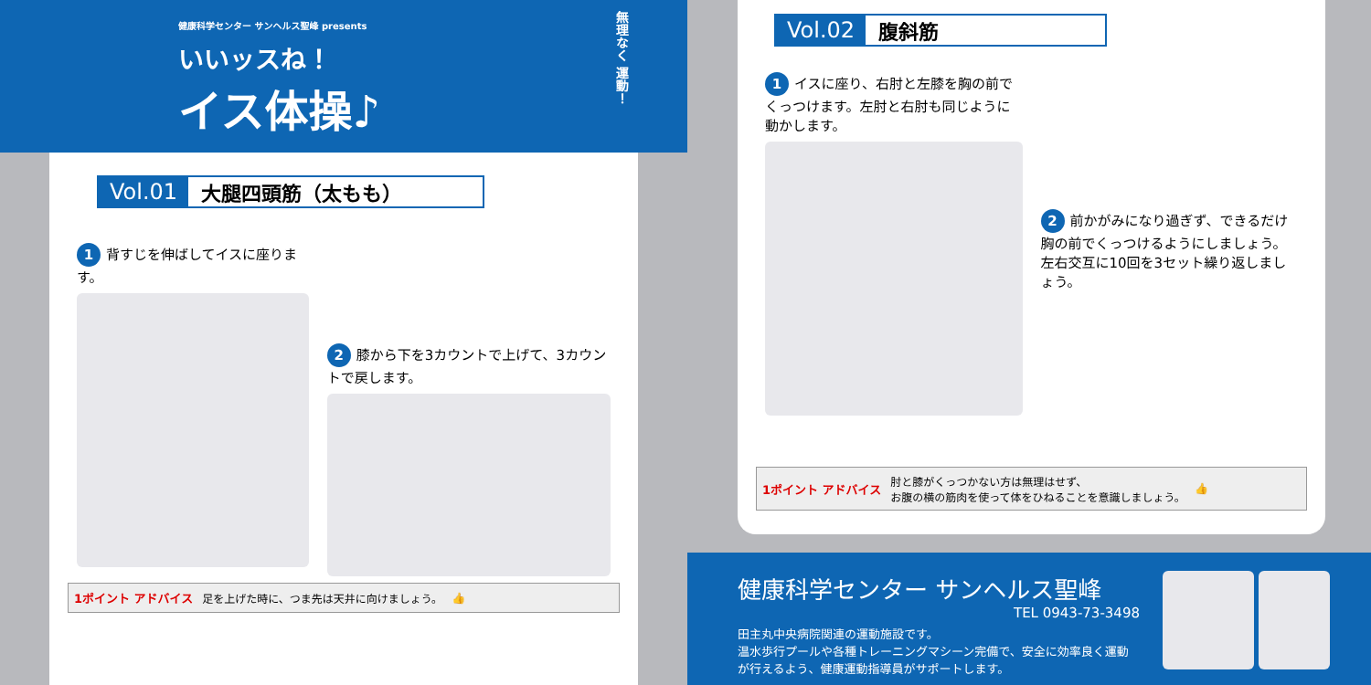健康科学センター サンヘルス聖峰 presents
いいッスね！
イス体操♪
無理なく 運動！
Vol.01 大腿四頭筋（太もも）
1 背すじを伸ばしてイスに座ります。
2 膝から下を3カウントで上げて、3カウントで戻します。
1ポイント アドバイス 足を上げた時に、つま先は天井に向けましょう。 👍
Vol.02 腹斜筋
1 イスに座り、右肘と左膝を胸の前でくっつけます。左肘と右肘も同じように動かします。
2 前かがみになり過ぎず、できるだけ胸の前でくっつけるようにしましょう。左右交互に10回を3セット繰り返しましょう。
1ポイント アドバイス 肘と膝がくっつかない方は無理はせず、
お腹の横の筋肉を使って体をひねることを意識しましょう。 👍
健康科学センター サンヘルス聖峰
TEL 0943-73-3498
田主丸中央病院関連の運動施設です。
温水歩行プールや各種トレーニングマシーン完備で、安全に効率良く運動が行えるよう、健康運動指導員がサポートします。